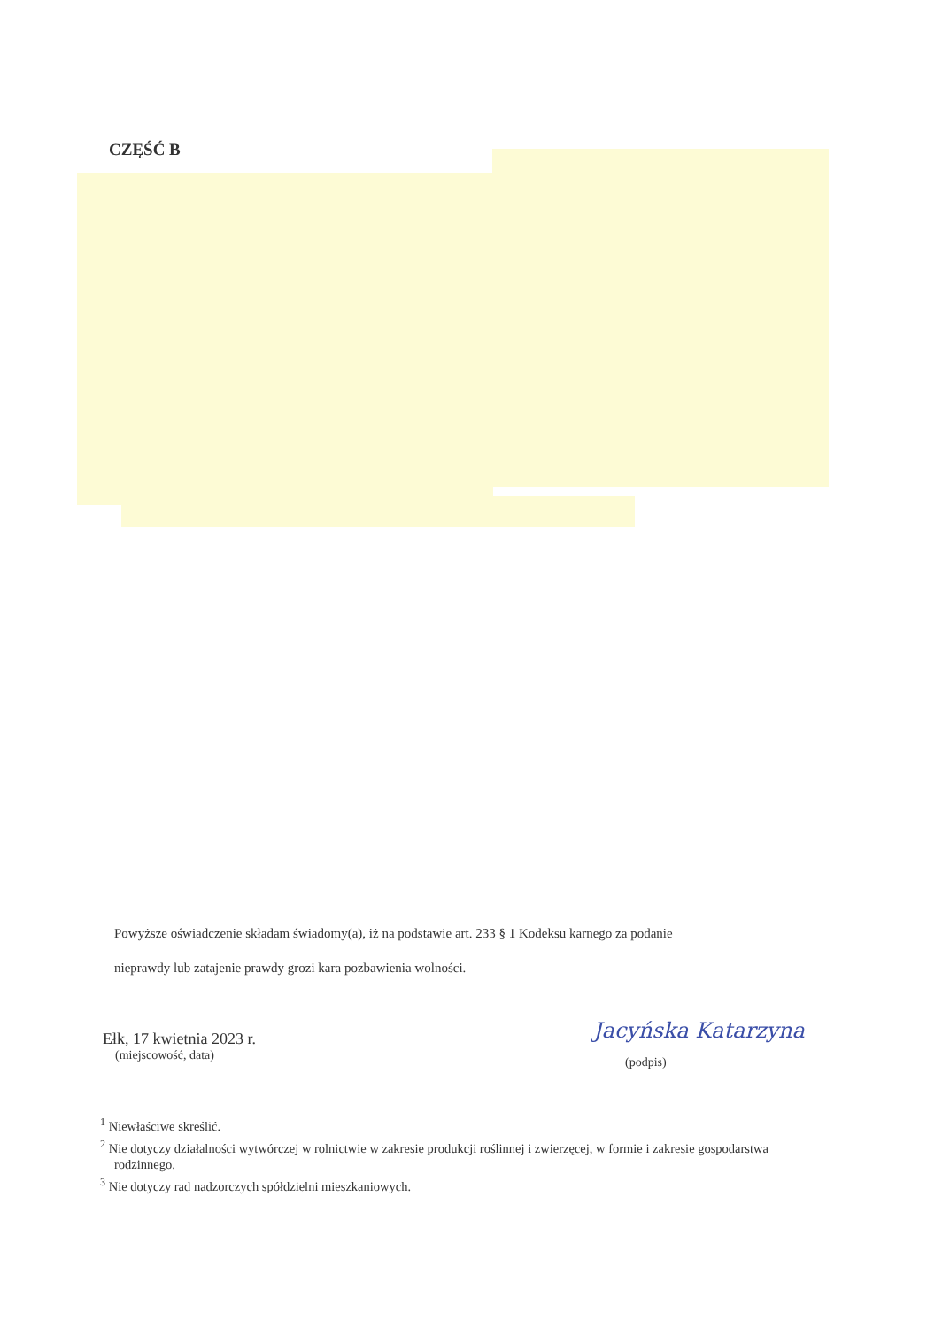CZĘŚĆ B
Powyższe oświadczenie składam świadomy(a), iż na podstawie art. 233 § 1 Kodeksu karnego za podanie
nieprawdy lub zatajenie prawdy grozi kara pozbawienia wolności.
Ełk, 17 kwietnia 2023 r.
(miejscowość, data)
Jacyńska Katarzyna
(podpis)
<sup>1</sup> Niewłaściwe skreślić.
<sup>2</sup> Nie dotyczy działalności wytwórczej w rolnictwie w zakresie produkcji roślinnej i zwierzęcej, w formie i zakresie gospodarstwa rodzinnego.
<sup>3</sup> Nie dotyczy rad nadzorczych spółdzielni mieszkaniowych.